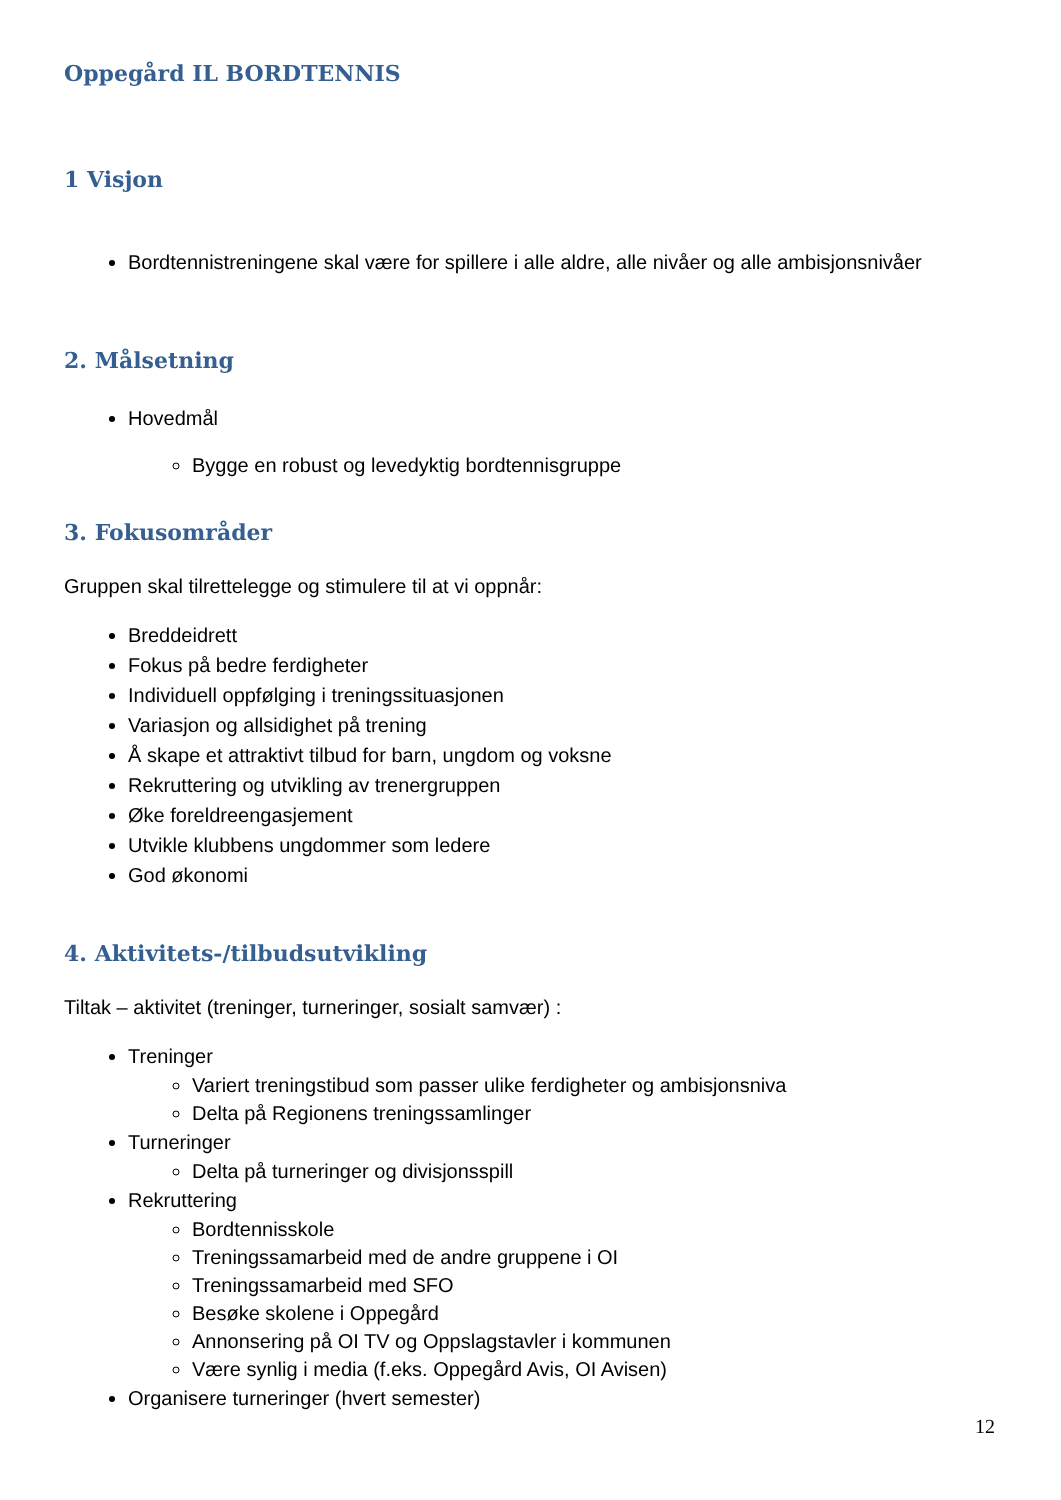Oppegård IL BORDTENNIS
1 Visjon
Bordtennistreningene skal være for spillere i alle aldre, alle nivåer og alle ambisjonsnivåer
2. Målsetning
Hovedmål
Bygge en robust og levedyktig bordtennisgruppe
3. Fokusområder
Gruppen skal tilrettelegge og stimulere til at vi oppnår:
Breddeidrett
Fokus på bedre ferdigheter
Individuell oppfølging i treningssituasjonen
Variasjon og allsidighet på trening
Å skape et attraktivt tilbud for barn, ungdom og voksne
Rekruttering og utvikling av trenergruppen
Øke foreldreengasjement
Utvikle klubbens ungdommer som ledere
God økonomi
4. Aktivitets-/tilbudsutvikling
Tiltak – aktivitet (treninger, turneringer, sosialt samvær) :
Treninger
Variert treningstibud som passer ulike ferdigheter og ambisjonsniva
Delta på Regionens treningssamlinger
Turneringer
Delta på turneringer og divisjonsspill
Rekruttering
Bordtennisskole
Treningssamarbeid med de andre gruppene i OI
Treningssamarbeid med SFO
Besøke skolene i Oppegård
Annonsering på OI TV og Oppslagstavler i kommunen
Være synlig i media (f.eks. Oppegård Avis, OI Avisen)
Organisere turneringer (hvert semester)
12